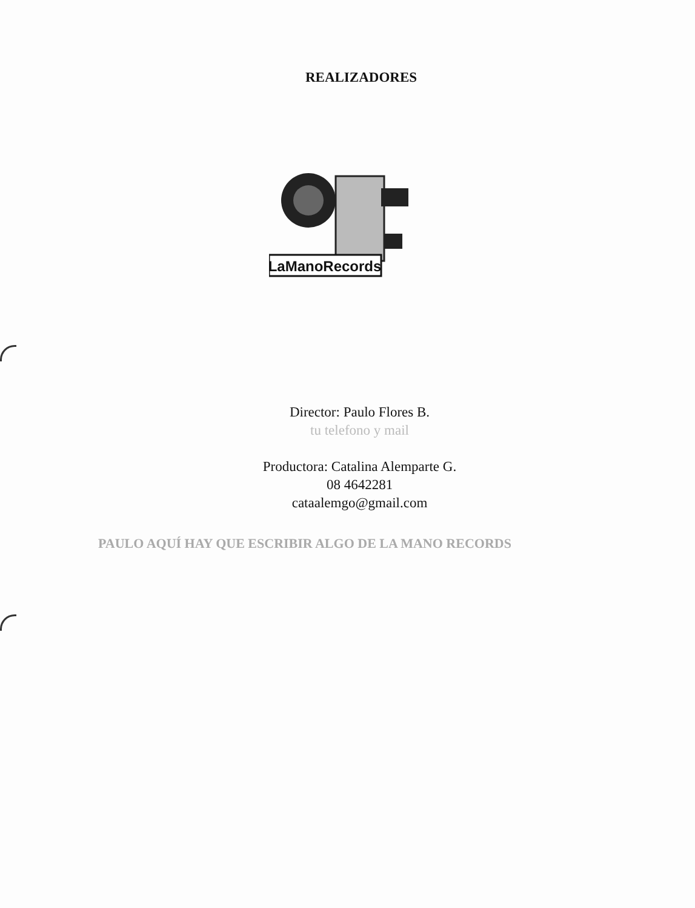REALIZADORES
LaManoRecords
Director: Paulo Flores B.
tu telefono y mail
Productora: Catalina Alemparte G.
08 4642281
cataalemgo@gmail.com
PAULO AQUÍ HAY QUE ESCRIBIR ALGO DE LA MANO RECORDS